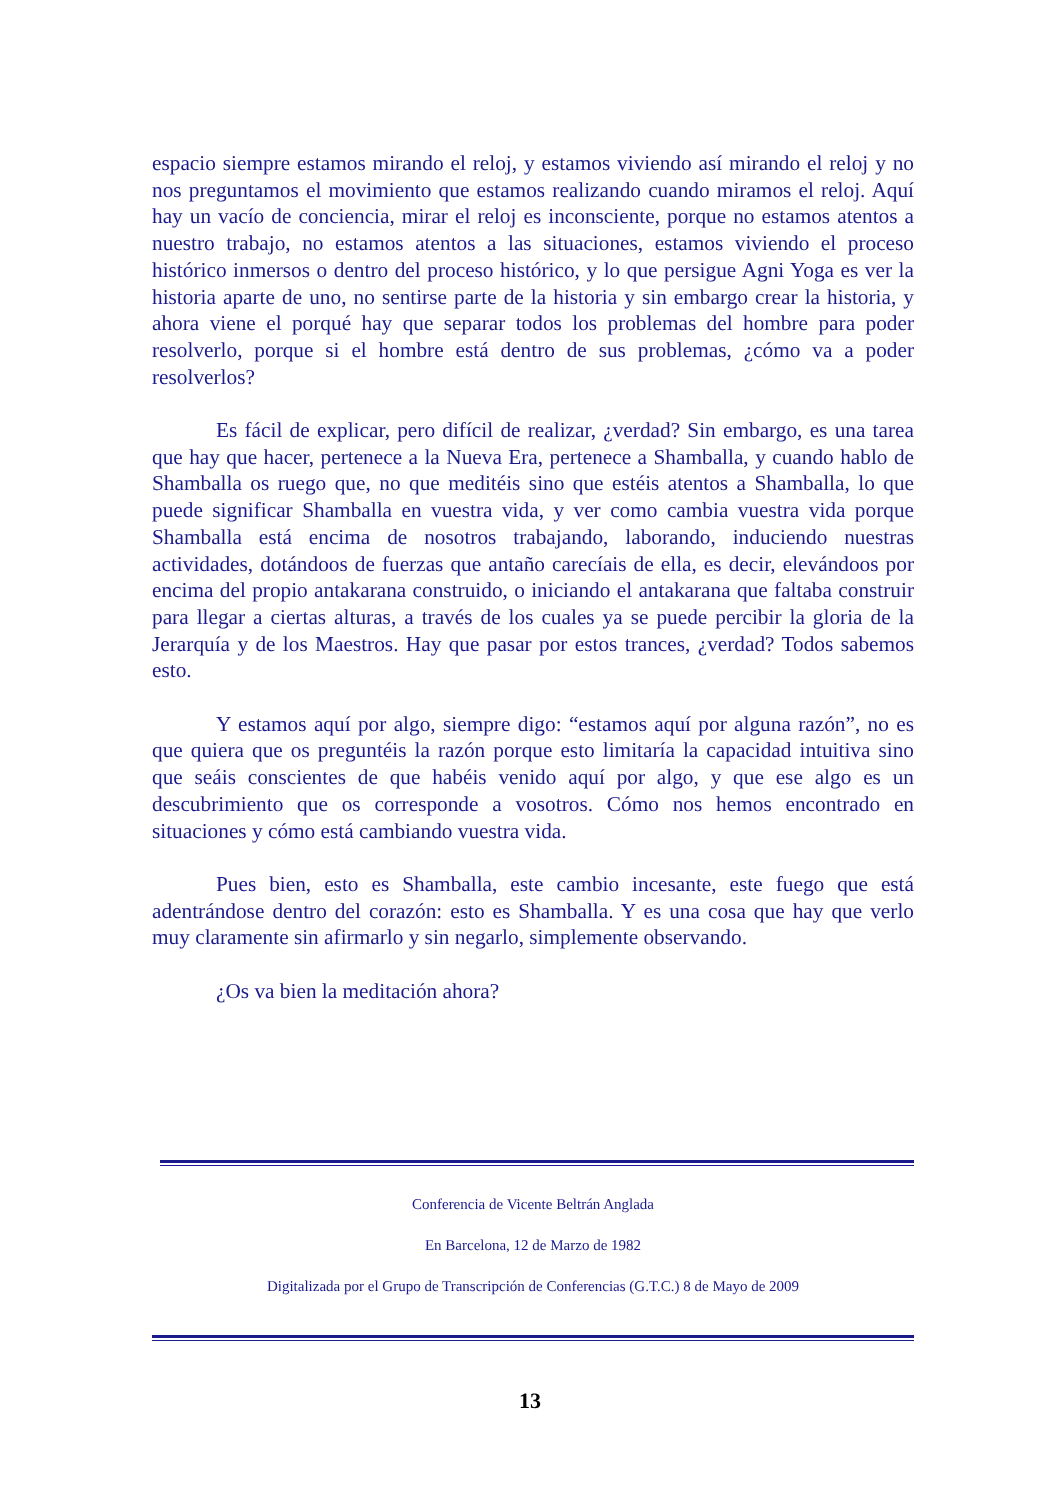espacio siempre estamos mirando el reloj, y estamos viviendo así mirando el reloj y no nos preguntamos el movimiento que estamos realizando cuando miramos el reloj. Aquí hay un vacío de conciencia, mirar el reloj es inconsciente, porque no estamos atentos a nuestro trabajo, no estamos atentos a las situaciones, estamos viviendo el proceso histórico inmersos o dentro del proceso histórico, y lo que persigue Agni Yoga es ver la historia aparte de uno, no sentirse parte de la historia y sin embargo crear la historia, y ahora viene el porqué hay que separar todos los problemas del hombre para poder resolverlo, porque si el hombre está dentro de sus problemas, ¿cómo va a poder resolverlos?
Es fácil de explicar, pero difícil de realizar, ¿verdad? Sin embargo, es una tarea que hay que hacer, pertenece a la Nueva Era, pertenece a Shamballa, y cuando hablo de Shamballa os ruego que, no que meditéis sino que estéis atentos a Shamballa, lo que puede significar Shamballa en vuestra vida, y ver como cambia vuestra vida porque Shamballa está encima de nosotros trabajando, laborando, induciendo nuestras actividades, dotándoos de fuerzas que antaño carecíais de ella, es decir, elevándoos por encima del propio antakarana construido, o iniciando el antakarana que faltaba construir para llegar a ciertas alturas, a través de los cuales ya se puede percibir la gloria de la Jerarquía y de los Maestros. Hay que pasar por estos trances, ¿verdad? Todos sabemos esto.
Y estamos aquí por algo, siempre digo: “estamos aquí por alguna razón”, no es que quiera que os preguntéis la razón porque esto limitaría la capacidad intuitiva sino que seáis conscientes de que habéis venido aquí por algo, y que ese algo es un descubrimiento que os corresponde a vosotros. Cómo nos hemos encontrado en situaciones y cómo está cambiando vuestra vida.
Pues bien, esto es Shamballa, este cambio incesante, este fuego que está adentrándose dentro del corazón: esto es Shamballa. Y es una cosa que hay que verlo muy claramente sin afirmarlo y sin negarlo, simplemente observando.
¿Os va bien la meditación ahora?
Conferencia de Vicente Beltrán Anglada
En Barcelona, 12 de Marzo de 1982
Digitalizada por el Grupo de Transcripción de Conferencias (G.T.C.) 8 de Mayo de 2009
13